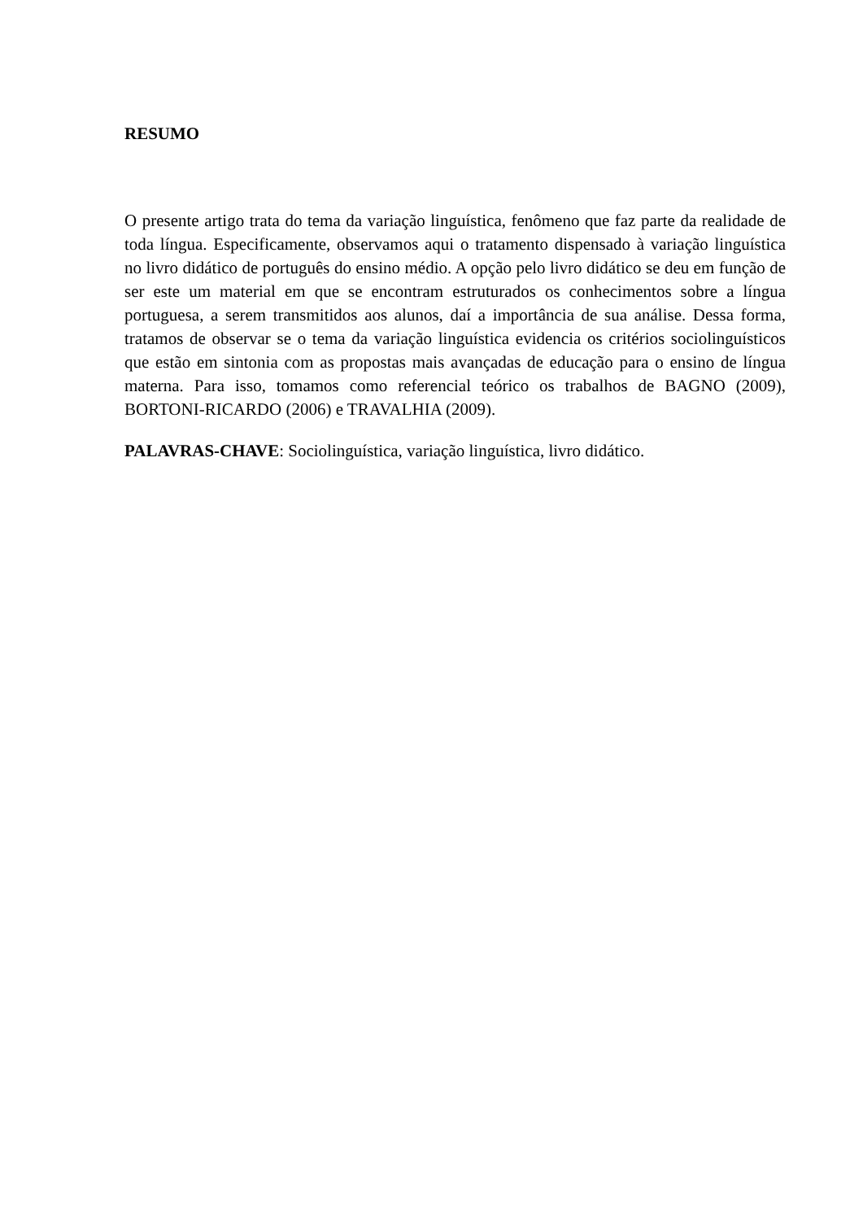RESUMO
O presente artigo trata do tema da variação linguística, fenômeno que faz parte da realidade de toda língua. Especificamente, observamos aqui o tratamento dispensado à variação linguística no livro didático de português do ensino médio. A opção pelo livro didático se deu em função de ser este um material em que se encontram estruturados os conhecimentos sobre a língua portuguesa, a serem transmitidos aos alunos, daí a importância de sua análise. Dessa forma, tratamos de observar se o tema da variação linguística evidencia os critérios sociolinguísticos que estão em sintonia com as propostas mais avançadas de educação para o ensino de língua materna. Para isso, tomamos como referencial teórico os trabalhos de BAGNO (2009), BORTONI-RICARDO (2006) e TRAVALHIA (2009).
PALAVRAS-CHAVE: Sociolinguística, variação linguística, livro didático.